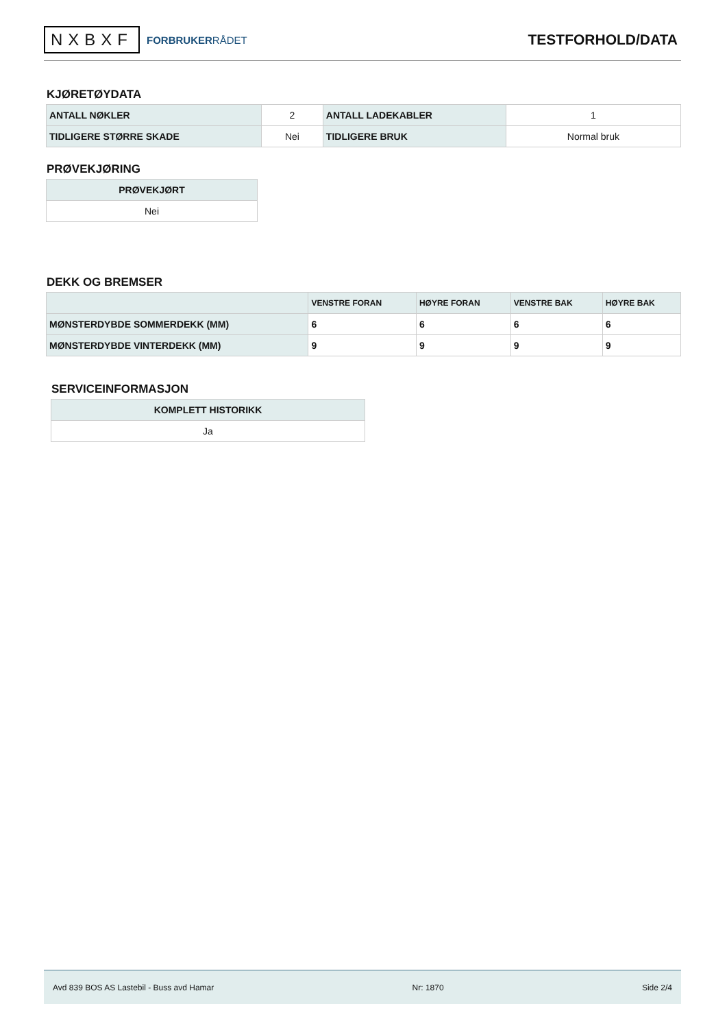NXBXF FORBRUKERRÅDET
TESTFORHOLD/DATA
KJØRETØYDATA
| ANTALL NØKLER | 2 | ANTALL LADEKABLER | 1 |
| TIDLIGERE STØRRE SKADE | Nei | TIDLIGERE BRUK | Normal bruk |
PRØVEKJØRING
| PRØVEKJØRT |
| --- |
| Nei |
DEKK OG BREMSER
| | VENSTRE FORAN | HØYRE FORAN | VENSTRE BAK | HØYRE BAK |
| --- | --- | --- | --- | --- |
| MØNSTERDYBDE SOMMERDEKK (MM) | 6 | 6 | 6 | 6 |
| MØNSTERDYBDE VINTERDEKK (MM) | 9 | 9 | 9 | 9 |
SERVICEINFORMASJON
| KOMPLETT HISTORIKK |
| --- |
| Ja |
Avd 839 BOS AS Lastebil - Buss avd Hamar Nr: 1870 Side 2/4